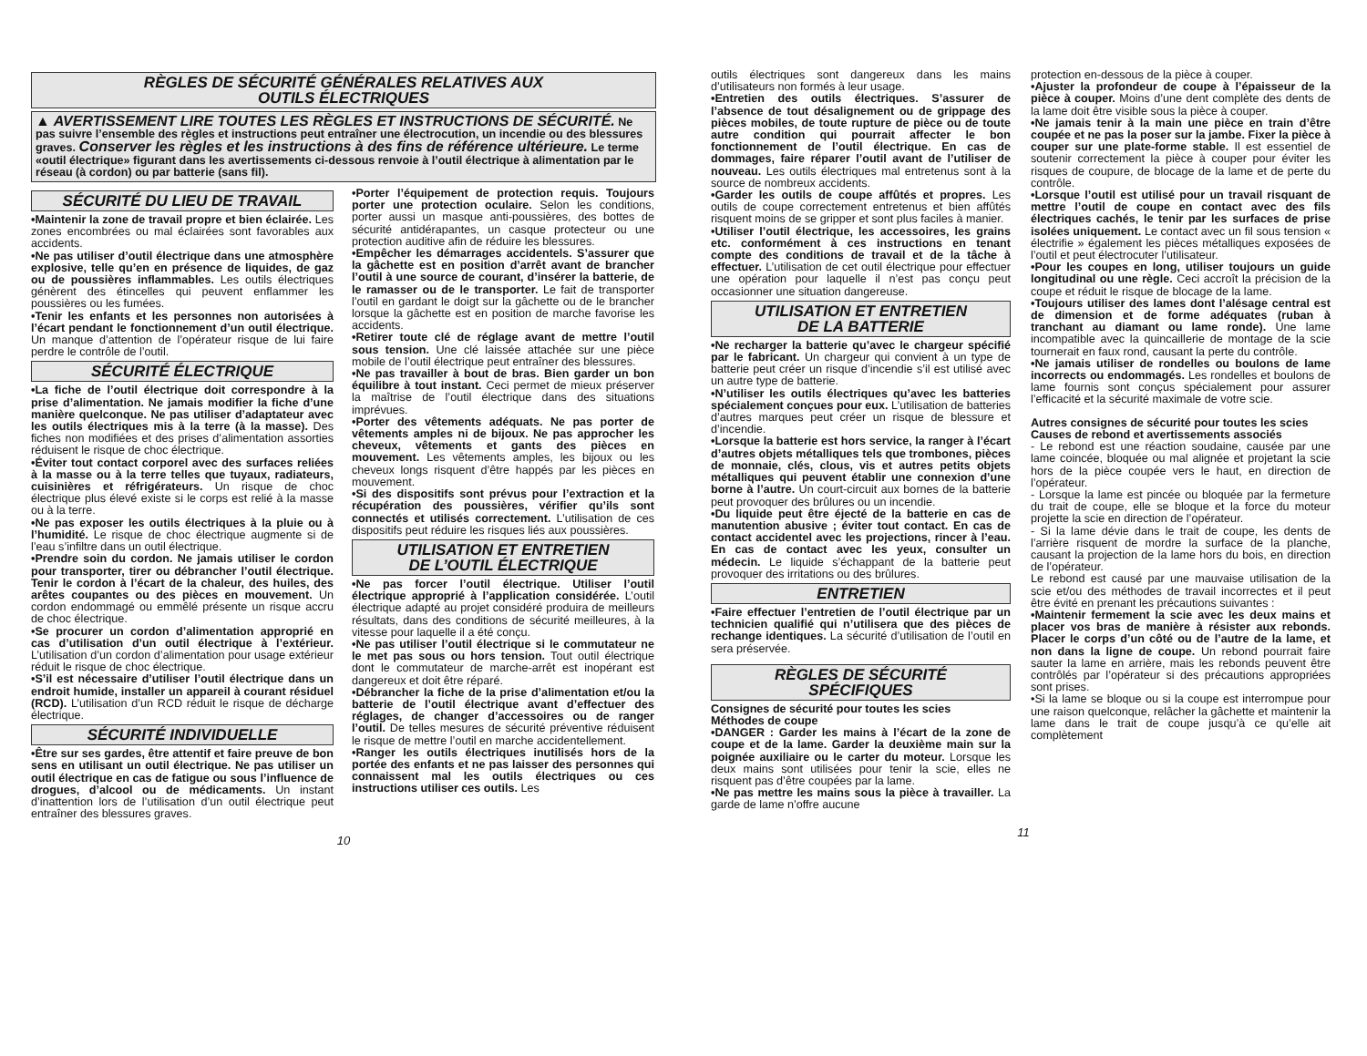RÈGLES DE SÉCURITÉ GÉNÉRALES RELATIVES AUX
OUTILS ÉLECTRIQUES
▲ AVERTISSEMENT LIRE TOUTES LES RÈGLES ET INSTRUCTIONS DE SÉCURITÉ. Ne pas suivre l’ensemble des règles et instructions peut entraîner une électrocution, un incendie ou des blessures graves. Conserver les règles et les instructions à des fins de référence ultérieure. Le terme «outil électrique» figurant dans les avertissements ci-dessous renvoie à l’outil électrique à alimentation par le réseau (à cordon) ou par batterie (sans fil).
SÉCURITÉ DU LIEU DE TRAVAIL
•Maintenir la zone de travail propre et bien éclairée. Les zones encombrées ou mal éclairées sont favorables aux accidents.
•Ne pas utiliser d’outil électrique dans une atmosphère explosive, telle qu’en en présence de liquides, de gaz ou de poussières inflammables. Les outils électriques génèrent des étincelles qui peuvent enflammer les poussières ou les fumées.
•Tenir les enfants et les personnes non autorisées à l’écart pendant le fonctionnement d’un outil électrique. Un manque d’attention de l’opérateur risque de lui faire perdre le contrôle de l’outil.
SÉCURITÉ ÉLECTRIQUE
•La fiche de l’outil électrique doit correspondre à la prise d’alimentation. Ne jamais modifier la fiche d’une manière quelconque. Ne pas utiliser d’adaptateur avec les outils électriques mis à la terre (à la masse). Des fiches non modifiées et des prises d’alimentation assorties réduisent le risque de choc électrique.
•Éviter tout contact corporel avec des surfaces reliées à la masse ou à la terre telles que tuyaux, radiateurs, cuisinières et réfrigérateurs. Un risque de choc électrique plus élevé existe si le corps est relié à la masse ou à la terre.
•Ne pas exposer les outils électriques à la pluie ou à l’humidité. Le risque de choc électrique augmente si de l’eau s’infiltre dans un outil électrique.
•Prendre soin du cordon. Ne jamais utiliser le cordon pour transporter, tirer ou débrancher l’outil électrique. Tenir le cordon à l’écart de la chaleur, des huiles, des arêtes coupantes ou des pièces en mouvement. Un cordon endommagé ou emmêlé présente un risque accru de choc électrique.
•Se procurer un cordon d’alimentation approprié en cas d’utilisation d’un outil électrique à l’extérieur. L’utilisation d’un cordon d’alimentation pour usage extérieur réduit le risque de choc électrique.
•S’il est nécessaire d’utiliser l’outil électrique dans un endroit humide, installer un appareil à courant résiduel (RCD). L’utilisation d’un RCD réduit le risque de décharge électrique.
SÉCURITÉ INDIVIDUELLE
•Être sur ses gardes, être attentif et faire preuve de bon sens en utilisant un outil électrique. Ne pas utiliser un outil électrique en cas de fatigue ou sous l’influence de drogues, d’alcool ou de médicaments. Un instant d’inattention lors de l’utilisation d’un outil électrique peut entraîner des blessures graves.
•Porter l’équipement de protection requis. Toujours porter une protection oculaire. Selon les conditions, porter aussi un masque anti-poussières, des bottes de sécurité antidérapantes, un casque protecteur ou une protection auditive afin de réduire les blessures.
•Empêcher les démarrages accidentels. S’assurer que la gâchette est en position d’arrêt avant de brancher l’outil à une source de courant, d’insérer la batterie, de le ramasser ou de le transporter. Le fait de transporter l’outil en gardant le doigt sur la gâchette ou de le brancher lorsque la gâchette est en position de marche favorise les accidents.
•Retirer toute clé de réglage avant de mettre l’outil sous tension. Une clé laissée attachée sur une pièce mobile de l’outil électrique peut entraîner des blessures.
•Ne pas travailler à bout de bras. Bien garder un bon équilibre à tout instant. Ceci permet de mieux préserver la maîtrise de l’outil électrique dans des situations imprévues.
•Porter des vêtements adéquats. Ne pas porter de vêtements amples ni de bijoux. Ne pas approcher les cheveux, vêtements et gants des pièces en mouvement. Les vêtements amples, les bijoux ou les cheveux longs risquent d’être happés par les pièces en mouvement.
•Si des dispositifs sont prévus pour l’extraction et la récupération des poussières, vérifier qu’ils sont connectés et utilisés correctement. L’utilisation de ces dispositifs peut réduire les risques liés aux poussières.
UTILISATION ET ENTRETIEN
DE L’OUTIL ÉLECTRIQUE
•Ne pas forcer l’outil électrique. Utiliser l’outil électrique approprié à l’application considérée. L’outil électrique adapté au projet considéré produira de meilleurs résultats, dans des conditions de sécurité meilleures, à la vitesse pour laquelle il a été conçu.
•Ne pas utiliser l’outil électrique si le commutateur ne le met pas sous ou hors tension. Tout outil électrique dont le commutateur de marche-arrêt est inopérant est dangereux et doit être réparé.
•Débrancher la fiche de la prise d’alimentation et/ou la batterie de l’outil électrique avant d’effectuer des réglages, de changer d’accessoires ou de ranger l’outil. De telles mesures de sécurité préventive réduisent le risque de mettre l’outil en marche accidentellement.
•Ranger les outils électriques inutilisés hors de la portée des enfants et ne pas laisser des personnes qui connaissent mal les outils électriques ou ces instructions utiliser ces outils. Les
10
outils électriques sont dangereux dans les mains d’utilisateurs non formés à leur usage.
•Entretien des outils électriques. S’assurer de l’absence de tout désalignement ou de grippage des pièces mobiles, de toute rupture de pièce ou de toute autre condition qui pourrait affecter le bon fonctionnement de l’outil électrique. En cas de dommages, faire réparer l’outil avant de l’utiliser de nouveau. Les outils électriques mal entretenus sont à la source de nombreux accidents.
•Garder les outils de coupe affûtés et propres. Les outils de coupe correctement entretenus et bien affûtés risquent moins de se gripper et sont plus faciles à manier.
•Utiliser l’outil électrique, les accessoires, les grains etc. conformément à ces instructions en tenant compte des conditions de travail et de la tâche à effectuer. L’utilisation de cet outil électrique pour effectuer une opération pour laquelle il n’est pas conçu peut occasionner une situation dangereuse.
UTILISATION ET ENTRETIEN
DE LA BATTERIE
•Ne recharger la batterie qu’avec le chargeur spécifié par le fabricant. Un chargeur qui convient à un type de batterie peut créer un risque d’incendie s’il est utilisé avec un autre type de batterie.
•N’utiliser les outils électriques qu’avec les batteries spécialement conçues pour eux. L’utilisation de batteries d’autres marques peut créer un risque de blessure et d’incendie.
•Lorsque la batterie est hors service, la ranger à l’écart d’autres objets métalliques tels que trombones, pièces de monnaie, clés, clous, vis et autres petits objets métalliques qui peuvent établir une connexion d’une borne à l’autre. Un court-circuit aux bornes de la batterie peut provoquer des brûlures ou un incendie.
•Du liquide peut être éjecté de la batterie en cas de manutention abusive ; éviter tout contact. En cas de contact accidentel avec les projections, rincer à l’eau. En cas de contact avec les yeux, consulter un médecin. Le liquide s’échappant de la batterie peut provoquer des irritations ou des brûlures.
ENTRETIEN
•Faire effectuer l’entretien de l’outil électrique par un technicien qualifié qui n’utilisera que des pièces de rechange identiques. La sécurité d’utilisation de l’outil en sera préservée.
RÈGLES DE SÉCURITÉ
SPÉCIFIQUES
Consignes de sécurité pour toutes les scies
Méthodes de coupe
•DANGER : Garder les mains à l’écart de la zone de coupe et de la lame. Garder la deuxième main sur la poignée auxiliaire ou le carter du moteur. Lorsque les deux mains sont utilisées pour tenir la scie, elles ne risquent pas d’être coupées par la lame.
•Ne pas mettre les mains sous la pièce à travailler. La garde de lame n’offre aucune
protection en-dessous de la pièce à couper.
•Ajuster la profondeur de coupe à l’épaisseur de la pièce à couper. Moins d’une dent complète des dents de la lame doit être visible sous la pièce à couper.
•Ne jamais tenir à la main une pièce en train d’être coupée et ne pas la poser sur la jambe. Fixer la pièce à couper sur une plate-forme stable. Il est essentiel de soutenir correctement la pièce à couper pour éviter les risques de coupure, de blocage de la lame et de perte du contrôle.
•Lorsque l’outil est utilisé pour un travail risquant de mettre l’outil de coupe en contact avec des fils électriques cachés, le tenir par les surfaces de prise isolées uniquement. Le contact avec un fil sous tension « électrifie » également les pièces métalliques exposées de l’outil et peut électrocuter l’utilisateur.
•Pour les coupes en long, utiliser toujours un guide longitudinal ou une règle. Ceci accroît la précision de la coupe et réduit le risque de blocage de la lame.
•Toujours utiliser des lames dont l’alésage central est de dimension et de forme adéquates (ruban à tranchant au diamant ou lame ronde). Une lame incompatible avec la quincaillerie de montage de la scie tournerait en faux rond, causant la perte du contrôle.
•Ne jamais utiliser de rondelles ou boulons de lame incorrects ou endommagés. Les rondelles et boulons de lame fournis sont conçus spécialement pour assurer l’efficacité et la sécurité maximale de votre scie.
Autres consignes de sécurité pour toutes les scies
Causes de rebond et avertissements associés
- Le rebond est une réaction soudaine, causée par une lame coincée, bloquée ou mal alignée et projetant la scie hors de la pièce coupée vers le haut, en direction de l’opérateur.
- Lorsque la lame est pincée ou bloquée par la fermeture du trait de coupe, elle se bloque et la force du moteur projette la scie en direction de l’opérateur.
- Si la lame dévie dans le trait de coupe, les dents de l’arrière risquent de mordre la surface de la planche, causant la projection de la lame hors du bois, en direction de l’opérateur.
Le rebond est causé par une mauvaise utilisation de la scie et/ou des méthodes de travail incorrectes et il peut être évité en prenant les précautions suivantes :
•Maintenir fermement la scie avec les deux mains et placer vos bras de manière à résister aux rebonds. Placer le corps d’un côté ou de l’autre de la lame, et non dans la ligne de coupe. Un rebond pourrait faire sauter la lame en arrière, mais les rebonds peuvent être contrôlés par l’opérateur si des précautions appropriées sont prises.
•Si la lame se bloque ou si la coupe est interrompue pour une raison quelconque, relâcher la gâchette et maintenir la lame dans le trait de coupe jusqu’à ce qu’elle ait complètement
11